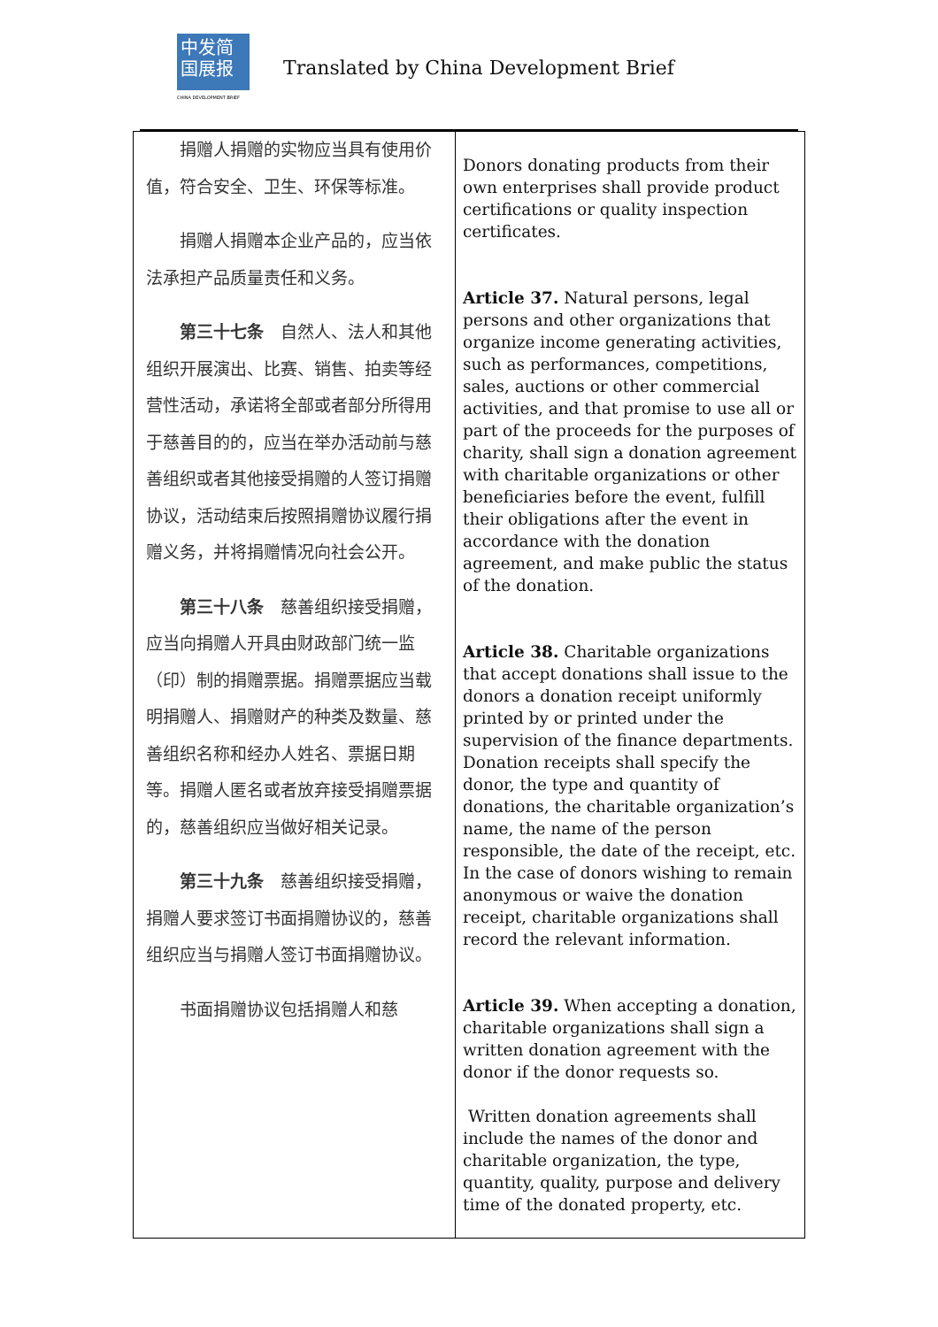中发简
国展报
CHINA DEVELOPMENT BRIEF
Translated by China Development Brief
| 捐赠人捐赠的实物应当具有使用价值，符合安全、卫生、环保等标准。 捐赠人捐赠本企业产品的，应当依法承担产品质量责任和义务。 第三十七条 自然人、法人和其他组织开展演出、比赛、销售、拍卖等经营性活动，承诺将全部或者部分所得用于慈善目的的，应当在举办活动前与慈善组织或者其他接受捐赠的人签订捐赠协议，活动结束后按照捐赠协议履行捐赠义务，并将捐赠情况向社会公开。 第三十八条 慈善组织接受捐赠，应当向捐赠人开具由财政部门统一监（印）制的捐赠票据。捐赠票据应当载明捐赠人、捐赠财产的种类及数量、慈善组织名称和经办人姓名、票据日期等。捐赠人匿名或者放弃接受捐赠票据的，慈善组织应当做好相关记录。 第三十九条 慈善组织接受捐赠，捐赠人要求签订书面捐赠协议的，慈善组织应当与捐赠人签订书面捐赠协议。 书面捐赠协议包括捐赠人和慈 | Donors donating products from their own enterprises shall provide product certifications or quality inspection certificates. Article 37. Natural persons, legal persons and other organizations that organize income generating activities, such as performances, competitions, sales, auctions or other commercial activities, and that promise to use all or part of the proceeds for the purposes of charity, shall sign a donation agreement with charitable organizations or other beneficiaries before the event, fulfill their obligations after the event in accordance with the donation agreement, and make public the status of the donation. Article 38. Charitable organizations that accept donations shall issue to the donors a donation receipt uniformly printed by or printed under the supervision of the finance departments. Donation receipts shall specify the donor, the type and quantity of donations, the charitable organization’s name, the name of the person responsible, the date of the receipt, etc. In the case of donors wishing to remain anonymous or waive the donation receipt, charitable organizations shall record the relevant information. Article 39. When accepting a donation, charitable organizations shall sign a written donation agreement with the donor if the donor requests so. Written donation agreements shall include the names of the donor and charitable organization, the type, quantity, quality, purpose and delivery time of the donated property, etc. |